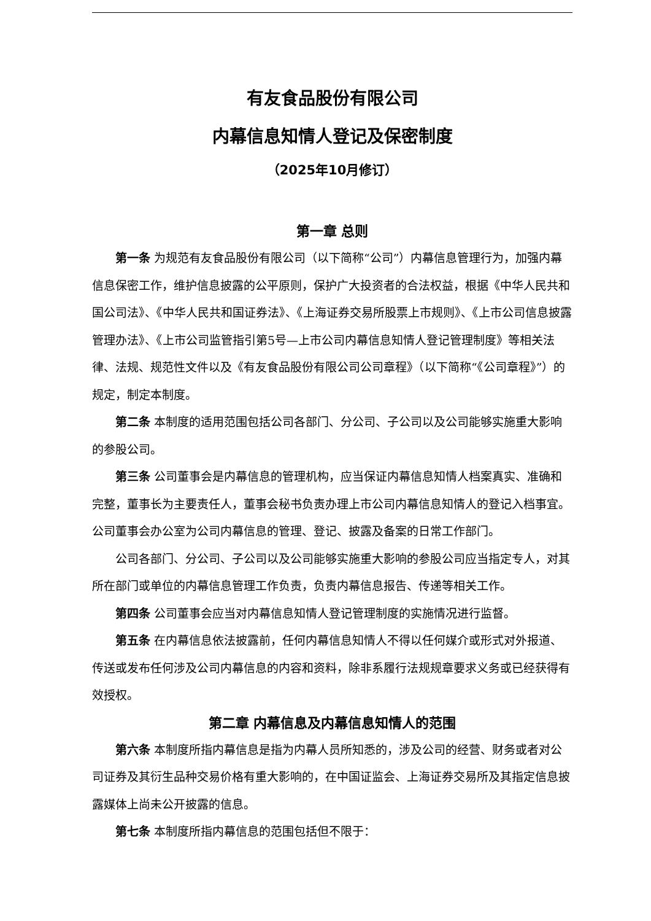有友食品股份有限公司
内幕信息知情人登记及保密制度
（2025年10月修订）
第一章 总则
第一条 为规范有友食品股份有限公司（以下简称“公司”）内幕信息管理行为，加强内幕信息保密工作，维护信息披露的公平原则，保护广大投资者的合法权益，根据《中华人民共和国公司法》、《中华人民共和国证券法》、《上海证券交易所股票上市规则》、《上市公司信息披露管理办法》、《上市公司监管指引第5号—上市公司内幕信息知情人登记管理制度》等相关法律、法规、规范性文件以及《有友食品股份有限公司公司章程》（以下简称“《公司章程》”）的规定，制定本制度。
第二条 本制度的适用范围包括公司各部门、分公司、子公司以及公司能够实施重大影响的参股公司。
第三条 公司董事会是内幕信息的管理机构，应当保证内幕信息知情人档案真实、准确和完整，董事长为主要责任人，董事会秘书负责办理上市公司内幕信息知情人的登记入档事宜。公司董事会办公室为公司内幕信息的管理、登记、披露及备案的日常工作部门。
公司各部门、分公司、子公司以及公司能够实施重大影响的参股公司应当指定专人，对其所在部门或单位的内幕信息管理工作负责，负责内幕信息报告、传递等相关工作。
第四条 公司董事会应当对内幕信息知情人登记管理制度的实施情况进行监督。
第五条 在内幕信息依法披露前，任何内幕信息知情人不得以任何媒介或形式对外报道、传送或发布任何涉及公司内幕信息的内容和资料，除非系履行法规规章要求义务或已经获得有效授权。
第二章 内幕信息及内幕信息知情人的范围
第六条 本制度所指内幕信息是指为内幕人员所知悉的，涉及公司的经营、财务或者对公司证券及其衍生品种交易价格有重大影响的，在中国证监会、上海证券交易所及其指定信息披露媒体上尚未公开披露的信息。
第七条 本制度所指内幕信息的范围包括但不限于：